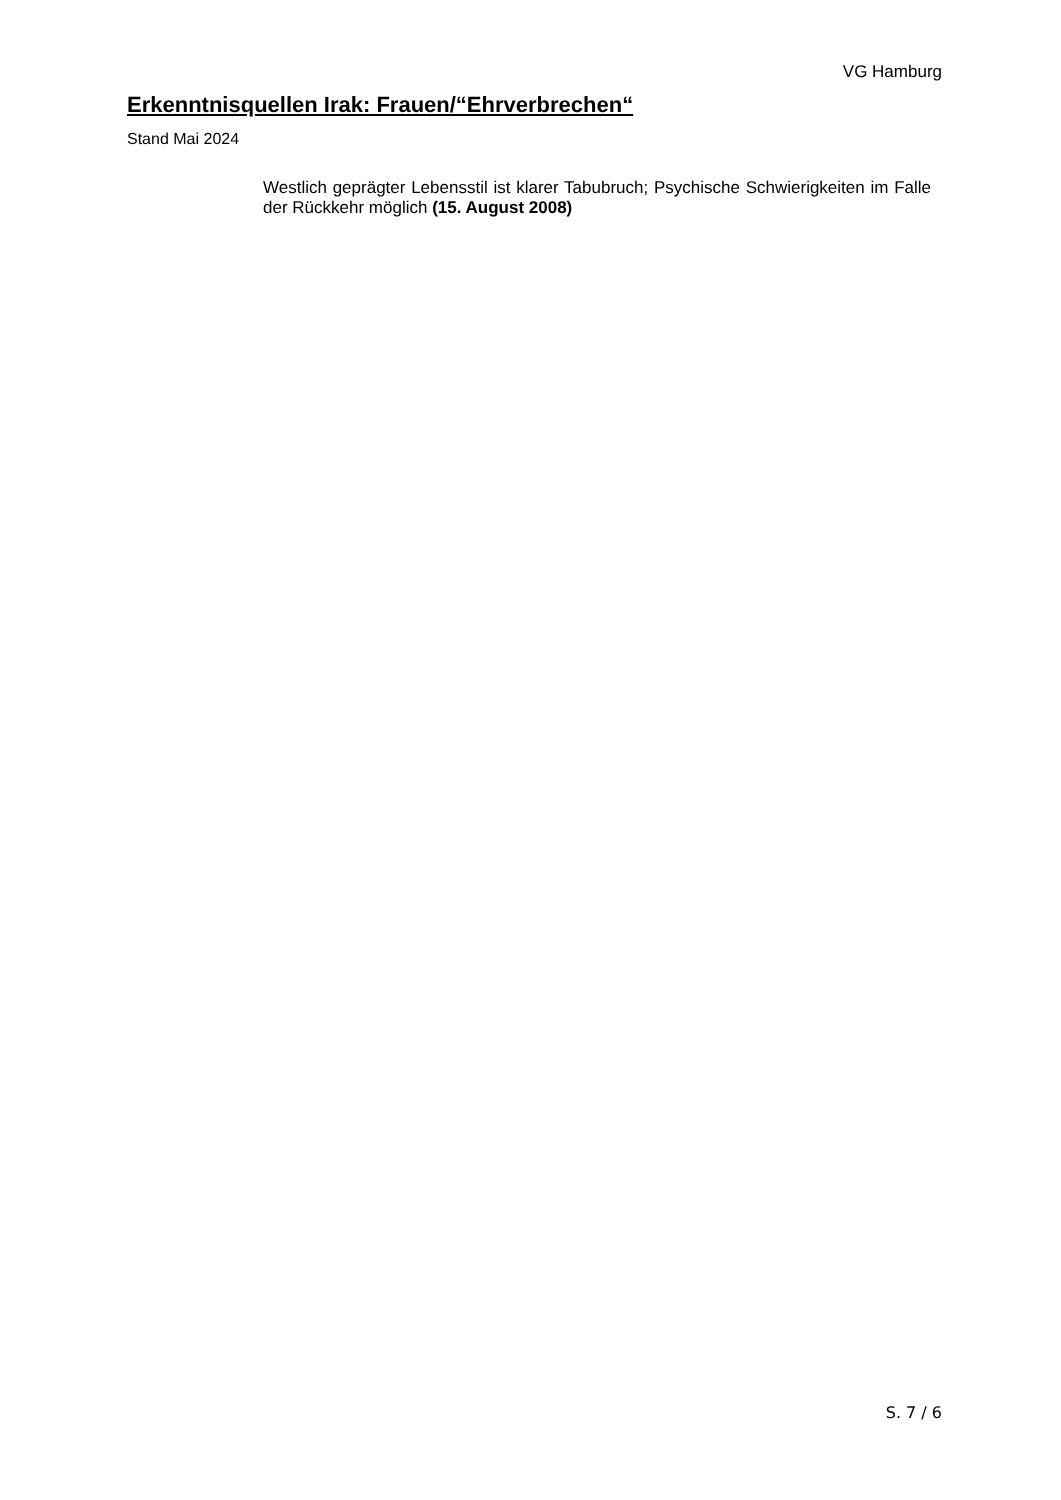VG Hamburg
Erkenntnisquellen Irak: Frauen/“Ehrverbrechen“
Stand Mai 2024
Westlich geprägter Lebensstil ist klarer Tabubruch; Psychische Schwierigkeiten im Falle der Rückkehr möglich (15. August 2008)
S. 7 / 6